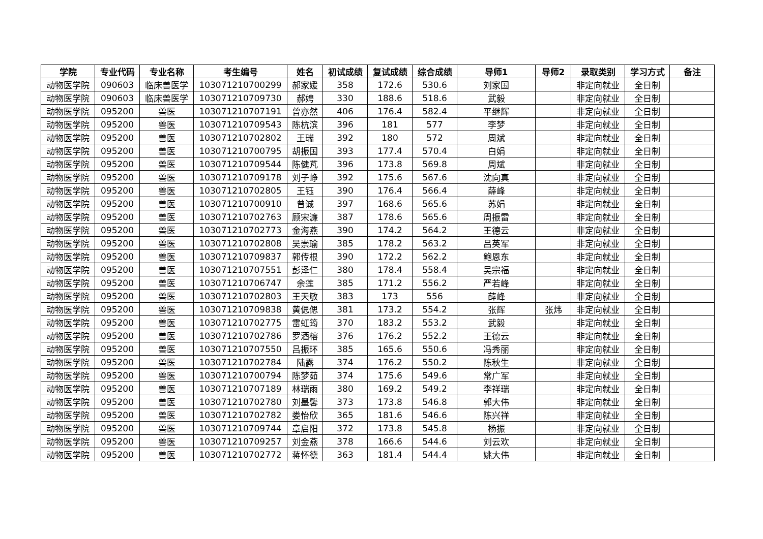| 学院 | 专业代码 | 专业名称 | 考生编号 | 姓名 | 初试成绩 | 复试成绩 | 综合成绩 | 导师1 | 导师2 | 录取类别 | 学习方式 | 备注 |
| --- | --- | --- | --- | --- | --- | --- | --- | --- | --- | --- | --- | --- |
| 动物医学院 | 090603 | 临床兽医学 | 103071210700299 | 郝家媛 | 358 | 172.6 | 530.6 | 刘家国 | | 非定向就业 | 全日制 | |
| 动物医学院 | 090603 | 临床兽医学 | 103071210709730 | 郝娉 | 330 | 188.6 | 518.6 | 武毅 | | 非定向就业 | 全日制 | |
| 动物医学院 | 095200 | 兽医 | 103071210707191 | 曾亦然 | 406 | 176.4 | 582.4 | 平继辉 | | 非定向就业 | 全日制 | |
| 动物医学院 | 095200 | 兽医 | 103071210709543 | 陈杭滨 | 396 | 181 | 577 | 李梦 | | 非定向就业 | 全日制 | |
| 动物医学院 | 095200 | 兽医 | 103071210702802 | 王瑞 | 392 | 180 | 572 | 周斌 | | 非定向就业 | 全日制 | |
| 动物医学院 | 095200 | 兽医 | 103071210700795 | 胡振国 | 393 | 177.4 | 570.4 | 白娟 | | 非定向就业 | 全日制 | |
| 动物医学院 | 095200 | 兽医 | 103071210709544 | 陈健芃 | 396 | 173.8 | 569.8 | 周斌 | | 非定向就业 | 全日制 | |
| 动物医学院 | 095200 | 兽医 | 103071210709178 | 刘子峥 | 392 | 175.6 | 567.6 | 沈向真 | | 非定向就业 | 全日制 | |
| 动物医学院 | 095200 | 兽医 | 103071210702805 | 王钰 | 390 | 176.4 | 566.4 | 薛峰 | | 非定向就业 | 全日制 | |
| 动物医学院 | 095200 | 兽医 | 103071210700910 | 曾诚 | 397 | 168.6 | 565.6 | 苏娟 | | 非定向就业 | 全日制 | |
| 动物医学院 | 095200 | 兽医 | 103071210702763 | 顾宋濂 | 387 | 178.6 | 565.6 | 周振雷 | | 非定向就业 | 全日制 | |
| 动物医学院 | 095200 | 兽医 | 103071210702773 | 金海燕 | 390 | 174.2 | 564.2 | 王德云 | | 非定向就业 | 全日制 | |
| 动物医学院 | 095200 | 兽医 | 103071210702808 | 吴崇瑜 | 385 | 178.2 | 563.2 | 吕英军 | | 非定向就业 | 全日制 | |
| 动物医学院 | 095200 | 兽医 | 103071210709837 | 郭传根 | 390 | 172.2 | 562.2 | 鲍恩东 | | 非定向就业 | 全日制 | |
| 动物医学院 | 095200 | 兽医 | 103071210707551 | 彭泽仁 | 380 | 178.4 | 558.4 | 吴宗福 | | 非定向就业 | 全日制 | |
| 动物医学院 | 095200 | 兽医 | 103071210706747 | 余莲 | 385 | 171.2 | 556.2 | 严若峰 | | 非定向就业 | 全日制 | |
| 动物医学院 | 095200 | 兽医 | 103071210702803 | 王天敏 | 383 | 173 | 556 | 薛峰 | | 非定向就业 | 全日制 | |
| 动物医学院 | 095200 | 兽医 | 103071210709838 | 黄偲偲 | 381 | 173.2 | 554.2 | 张辉 | 张炜 | 非定向就业 | 全日制 | |
| 动物医学院 | 095200 | 兽医 | 103071210702775 | 雷虹筠 | 370 | 183.2 | 553.2 | 武毅 | | 非定向就业 | 全日制 | |
| 动物医学院 | 095200 | 兽医 | 103071210702786 | 罗酒榕 | 376 | 176.2 | 552.2 | 王德云 | | 非定向就业 | 全日制 | |
| 动物医学院 | 095200 | 兽医 | 103071210707550 | 吕振环 | 385 | 165.6 | 550.6 | 冯秀丽 | | 非定向就业 | 全日制 | |
| 动物医学院 | 095200 | 兽医 | 103071210702784 | 陆露 | 374 | 176.2 | 550.2 | 陈秋生 | | 非定向就业 | 全日制 | |
| 动物医学院 | 095200 | 兽医 | 103071210700794 | 陈梦茹 | 374 | 175.6 | 549.6 | 常广军 | | 非定向就业 | 全日制 | |
| 动物医学院 | 095200 | 兽医 | 103071210707189 | 林瑞雨 | 380 | 169.2 | 549.2 | 李祥瑞 | | 非定向就业 | 全日制 | |
| 动物医学院 | 095200 | 兽医 | 103071210702780 | 刘墨馨 | 373 | 173.8 | 546.8 | 郭大伟 | | 非定向就业 | 全日制 | |
| 动物医学院 | 095200 | 兽医 | 103071210702782 | 娄怡欣 | 365 | 181.6 | 546.6 | 陈兴祥 | | 非定向就业 | 全日制 | |
| 动物医学院 | 095200 | 兽医 | 103071210709744 | 章启阳 | 372 | 173.8 | 545.8 | 杨振 | | 非定向就业 | 全日制 | |
| 动物医学院 | 095200 | 兽医 | 103071210709257 | 刘金燕 | 378 | 166.6 | 544.6 | 刘云欢 | | 非定向就业 | 全日制 | |
| 动物医学院 | 095200 | 兽医 | 103071210702772 | 蒋怀德 | 363 | 181.4 | 544.4 | 姚大伟 | | 非定向就业 | 全日制 | |